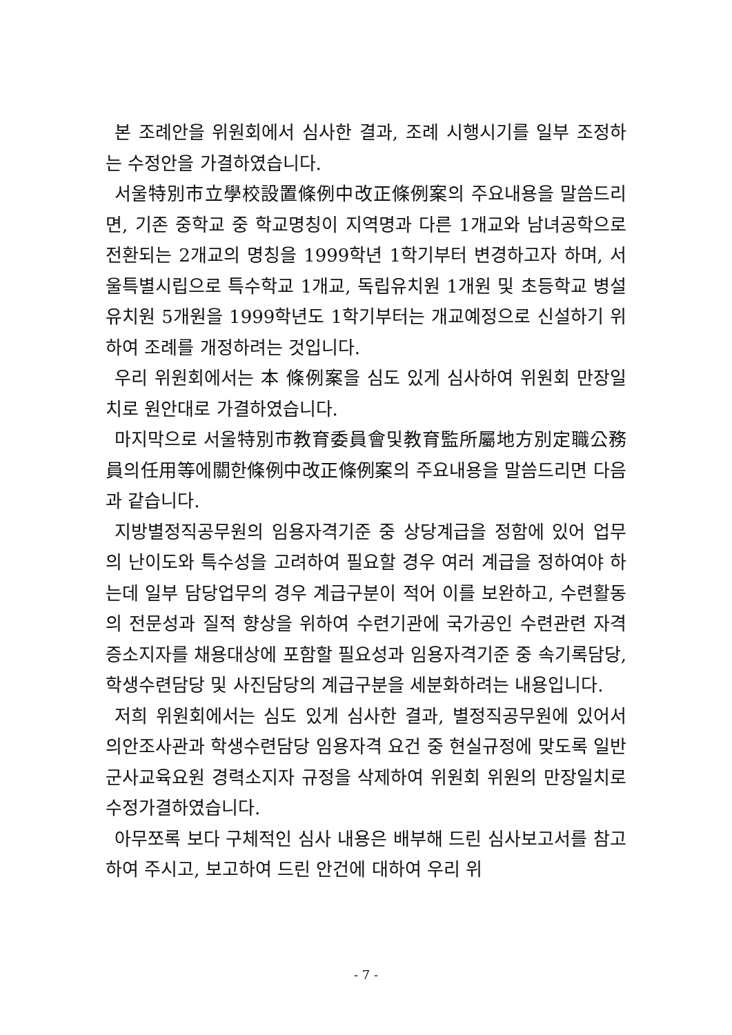본 조례안을 위원회에서 심사한 결과, 조례 시행시기를 일부 조정하는 수정안을 가결하였습니다.
서울特別市立學校設置條例中改正條例案의 주요내용을 말씀드리면, 기존 중학교 중 학교명칭이 지역명과 다른 1개교와 남녀공학으로 전환되는 2개교의 명칭을 1999학년 1학기부터 변경하고자 하며, 서울특별시립으로 특수학교 1개교, 독립유치원 1개원 및 초등학교 병설유치원 5개원을 1999학년도 1학기부터는 개교예정으로 신설하기 위하여 조례를 개정하려는 것입니다.
우리 위원회에서는 本 條例案을 심도 있게 심사하여 위원회 만장일치로 원안대로 가결하였습니다.
마지막으로 서울特別市教育委員會및教育監所屬地方別定職公務員의任用等에關한條例中改正條例案의 주요내용을 말씀드리면 다음과 같습니다.
지방별정직공무원의 임용자격기준 중 상당계급을 정함에 있어 업무의 난이도와 특수성을 고려하여 필요할 경우 여러 계급을 정하여야 하는데 일부 담당업무의 경우 계급구분이 적어 이를 보완하고, 수련활동의 전문성과 질적 향상을 위하여 수련기관에 국가공인 수련관련 자격증소지자를 채용대상에 포함할 필요성과 임용자격기준 중 속기록담당, 학생수련담당 및 사진담당의 계급구분을 세분화하려는 내용입니다.
저희 위원회에서는 심도 있게 심사한 결과, 별정직공무원에 있어서 의안조사관과 학생수련담당 임용자격 요건 중 현실규정에 맞도록 일반군사교육요원 경력소지자 규정을 삭제하여 위원회 위원의 만장일치로 수정가결하였습니다.
아무쪼록 보다 구체적인 심사 내용은 배부해 드린 심사보고서를 참고하여 주시고, 보고하여 드린 안건에 대하여 우리 위
- 7 -